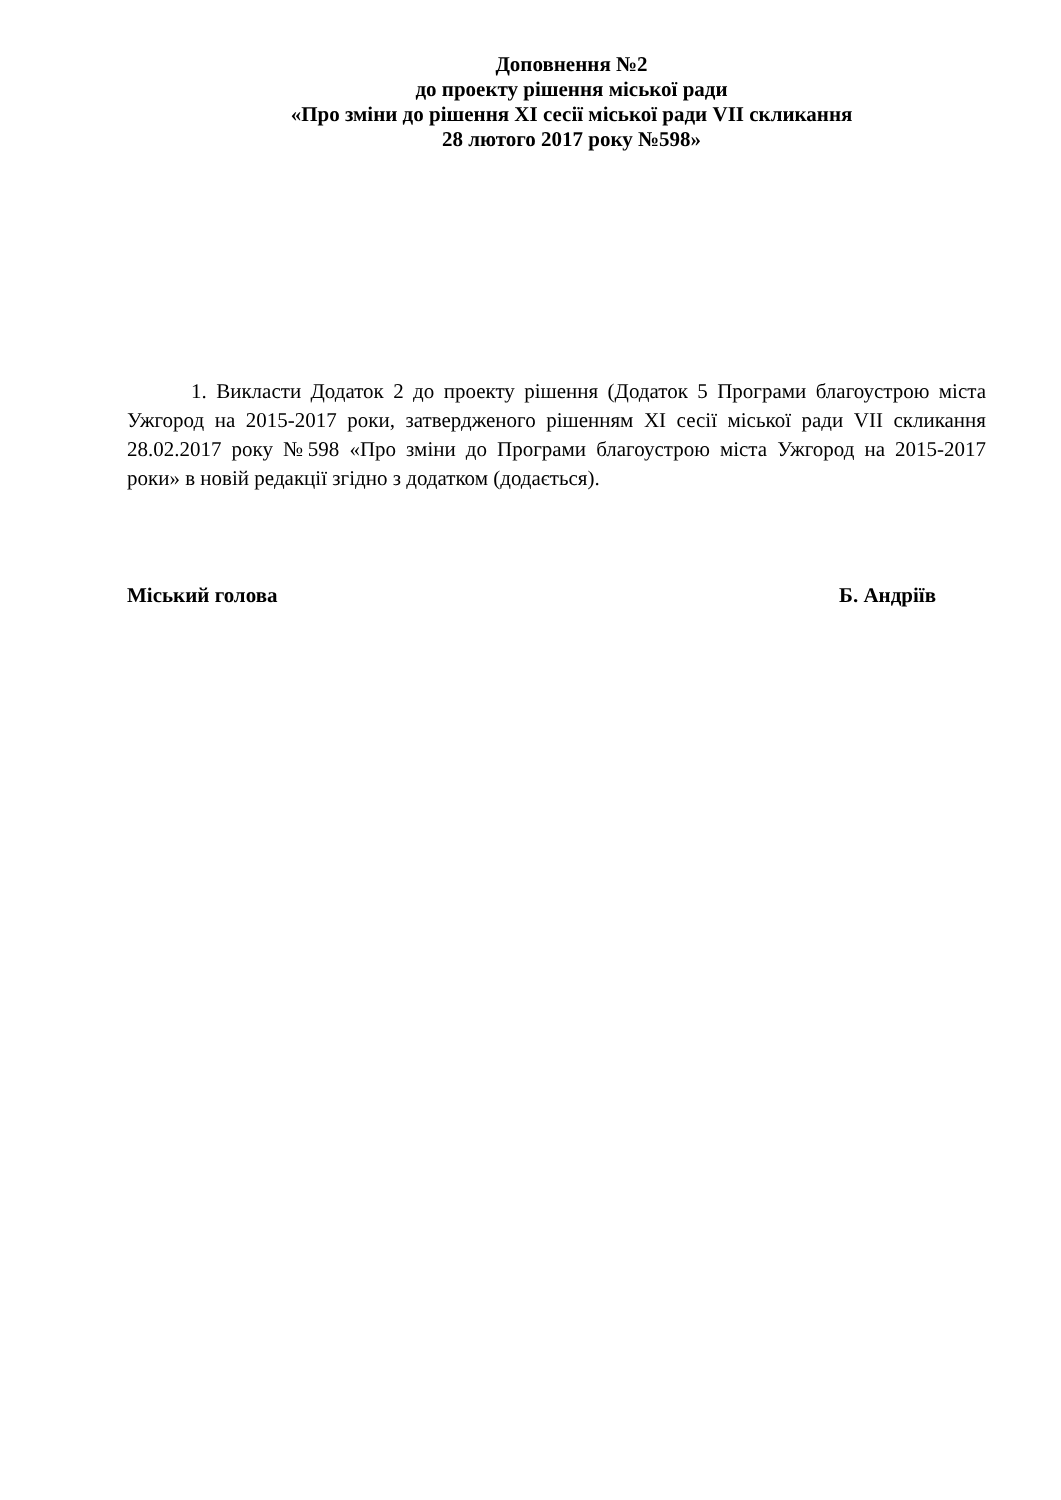Доповнення №2
до проекту рішення міської ради
«Про зміни до рішення XI сесії міської ради VII скликання
28 лютого 2017 року №598»
1. Викласти Додаток 2 до проекту рішення (Додаток 5 Програми благоустрою міста Ужгород на 2015-2017 роки, затвердженого рішенням XI сесії міської ради VII скликання 28.02.2017 року №598 «Про зміни до Програми благоустрою міста Ужгород на 2015-2017 роки» в новій редакції згідно з додатком (додається).
Міський голова Б. Андріїв